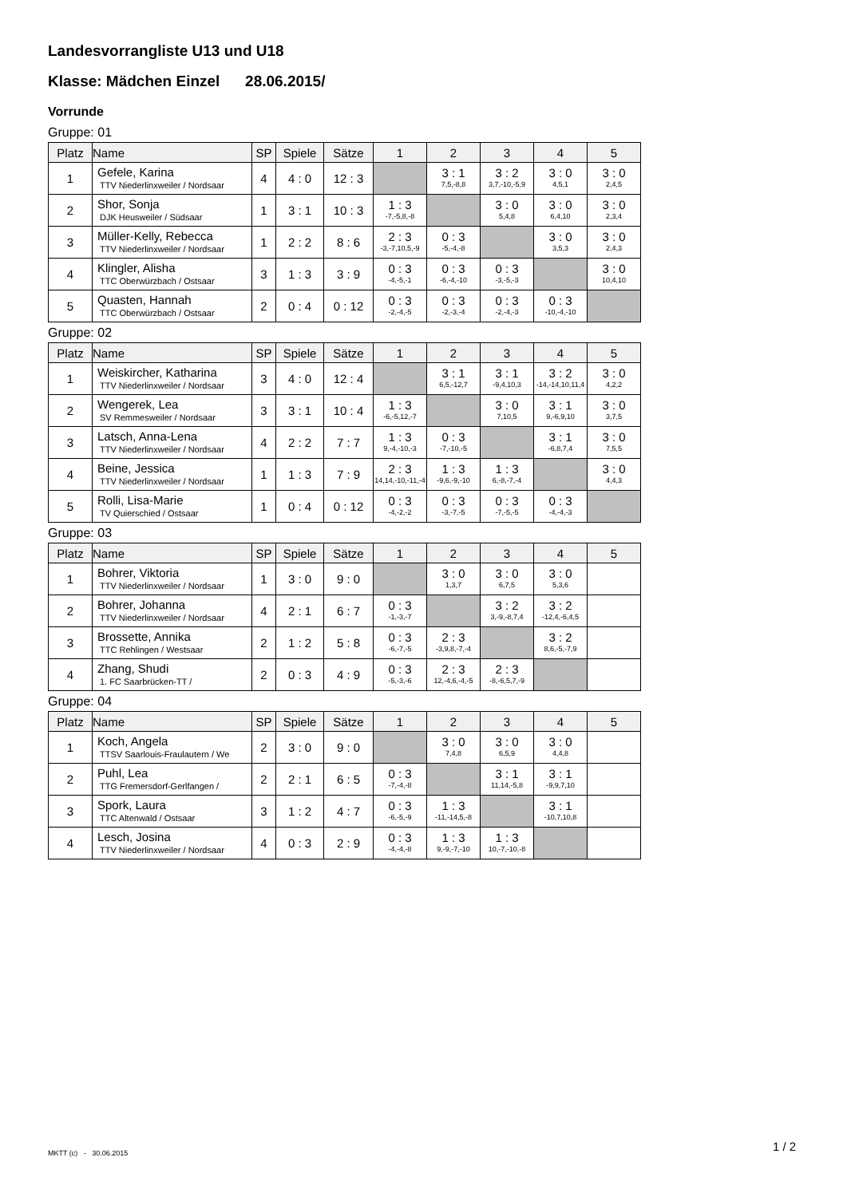Landesvorrangliste U13 und U18
Klasse: Mädchen Einzel 28.06.2015/
Vorrunde
Gruppe: 01
| Platz | Name | SP | Spiele | Sätze | 1 | 2 | 3 | 4 | 5 |
| --- | --- | --- | --- | --- | --- | --- | --- | --- | --- |
| 1 | Gefele, Karina TTV Niederlinxweiler / Nordsaar | 4 | 4 : 0 | 12 : 3 | | 3 : 1 7,5,-8,8 | 3 : 2 3,7,-10,-5,9 | 3 : 0 4,5,1 | 3 : 0 2,4,5 |
| 2 | Shor, Sonja DJK Heusweiler / Südsaar | 1 | 3 : 1 | 10 : 3 | 1 : 3 -7,-5,8,-8 | | 3 : 0 5,4,8 | 3 : 0 6,4,10 | 3 : 0 2,3,4 |
| 3 | Müller-Kelly, Rebecca TTV Niederlinxweiler / Nordsaar | 1 | 2 : 2 | 8 : 6 | 2 : 3 -3,-7,10,5,-9 | 0 : 3 -5,-4,-8 | | 3 : 0 3,5,3 | 3 : 0 2,4,3 |
| 4 | Klingler, Alisha TTC Oberwürzbach / Ostsaar | 3 | 1 : 3 | 3 : 9 | 0 : 3 -4,-5,-1 | 0 : 3 -6,-4,-10 | 0 : 3 -3,-5,-3 | | 3 : 0 10,4,10 |
| 5 | Quasten, Hannah TTC Oberwürzbach / Ostsaar | 2 | 0 : 4 | 0 : 12 | 0 : 3 -2,-4,-5 | 0 : 3 -2,-3,-4 | 0 : 3 -2,-4,-3 | 0 : 3 -10,-4,-10 | |
Gruppe: 02
| Platz | Name | SP | Spiele | Sätze | 1 | 2 | 3 | 4 | 5 |
| --- | --- | --- | --- | --- | --- | --- | --- | --- | --- |
| 1 | Weiskircher, Katharina TTV Niederlinxweiler / Nordsaar | 3 | 4 : 0 | 12 : 4 | | 3 : 1 6,5,-12,7 | 3 : 1 -9,4,10,3 | 3 : 2 -14,-14,10,11,4 | 3 : 0 4,2,2 |
| 2 | Wengerek, Lea SV Remmesweiler / Nordsaar | 3 | 3 : 1 | 10 : 4 | 1 : 3 -6,-5,12,-7 | | 3 : 0 7,10,5 | 3 : 1 9,-6,9,10 | 3 : 0 3,7,5 |
| 3 | Latsch, Anna-Lena TTV Niederlinxweiler / Nordsaar | 4 | 2 : 2 | 7 : 7 | 1 : 3 9,-4,-10,-3 | 0 : 3 -7,-10,-5 | | 3 : 1 -6,8,7,4 | 3 : 0 7,5,5 |
| 4 | Beine, Jessica TTV Niederlinxweiler / Nordsaar | 1 | 1 : 3 | 7 : 9 | 2 : 3 14,14,-10,-11,-4 | 1 : 3 -9,6,-9,-10 | 1 : 3 6,-8,-7,-4 | | 3 : 0 4,4,3 |
| 5 | Rolli, Lisa-Marie TV Quierschied / Ostsaar | 1 | 0 : 4 | 0 : 12 | 0 : 3 -4,-2,-2 | 0 : 3 -3,-7,-5 | 0 : 3 -7,-5,-5 | 0 : 3 -4,-4,-3 | |
Gruppe: 03
| Platz | Name | SP | Spiele | Sätze | 1 | 2 | 3 | 4 | 5 |
| --- | --- | --- | --- | --- | --- | --- | --- | --- | --- |
| 1 | Bohrer, Viktoria TTV Niederlinxweiler / Nordsaar | 1 | 3 : 0 | 9 : 0 | | 3 : 0 1,3,7 | 3 : 0 6,7,5 | 3 : 0 5,3,6 | |
| 2 | Bohrer, Johanna TTV Niederlinxweiler / Nordsaar | 4 | 2 : 1 | 6 : 7 | 0 : 3 -1,-3,-7 | | 3 : 2 3,-9,-8,7,4 | 3 : 2 -12,4,-6,4,5 | |
| 3 | Brossette, Annika TTC Rehlingen / Westsaar | 2 | 1 : 2 | 5 : 8 | 0 : 3 -6,-7,-5 | 2 : 3 -3,9,8,-7,-4 | | 3 : 2 8,6,-5,-7,9 | |
| 4 | Zhang, Shudi 1. FC Saarbrücken-TT / | 2 | 0 : 3 | 4 : 9 | 0 : 3 -5,-3,-6 | 2 : 3 12,-4,6,-4,-5 | 2 : 3 -8,-6,5,7,-9 | | |
Gruppe: 04
| Platz | Name | SP | Spiele | Sätze | 1 | 2 | 3 | 4 | 5 |
| --- | --- | --- | --- | --- | --- | --- | --- | --- | --- |
| 1 | Koch, Angela TTSV Saarlouis-Fraulautern / We | 2 | 3 : 0 | 9 : 0 | | 3 : 0 7,4,8 | 3 : 0 6,5,9 | 3 : 0 4,4,8 | |
| 2 | Puhl, Lea TTG Fremersdorf-Gerlfangen / | 2 | 2 : 1 | 6 : 5 | 0 : 3 -7,-4,-8 | | 3 : 1 11,14,-5,8 | 3 : 1 -9,9,7,10 | |
| 3 | Spork, Laura TTC Altenwald / Ostsaar | 3 | 1 : 2 | 4 : 7 | 0 : 3 -6,-5,-9 | 1 : 3 -11,-14,5,-8 | | 3 : 1 -10,7,10,8 | |
| 4 | Lesch, Josina TTV Niederlinxweiler / Nordsaar | 4 | 0 : 3 | 2 : 9 | 0 : 3 -4,-4,-8 | 1 : 3 9,-9,-7,-10 | 1 : 3 10,-7,-10,-8 | | |
MKTT (c) - 30.06.2015 1 / 2